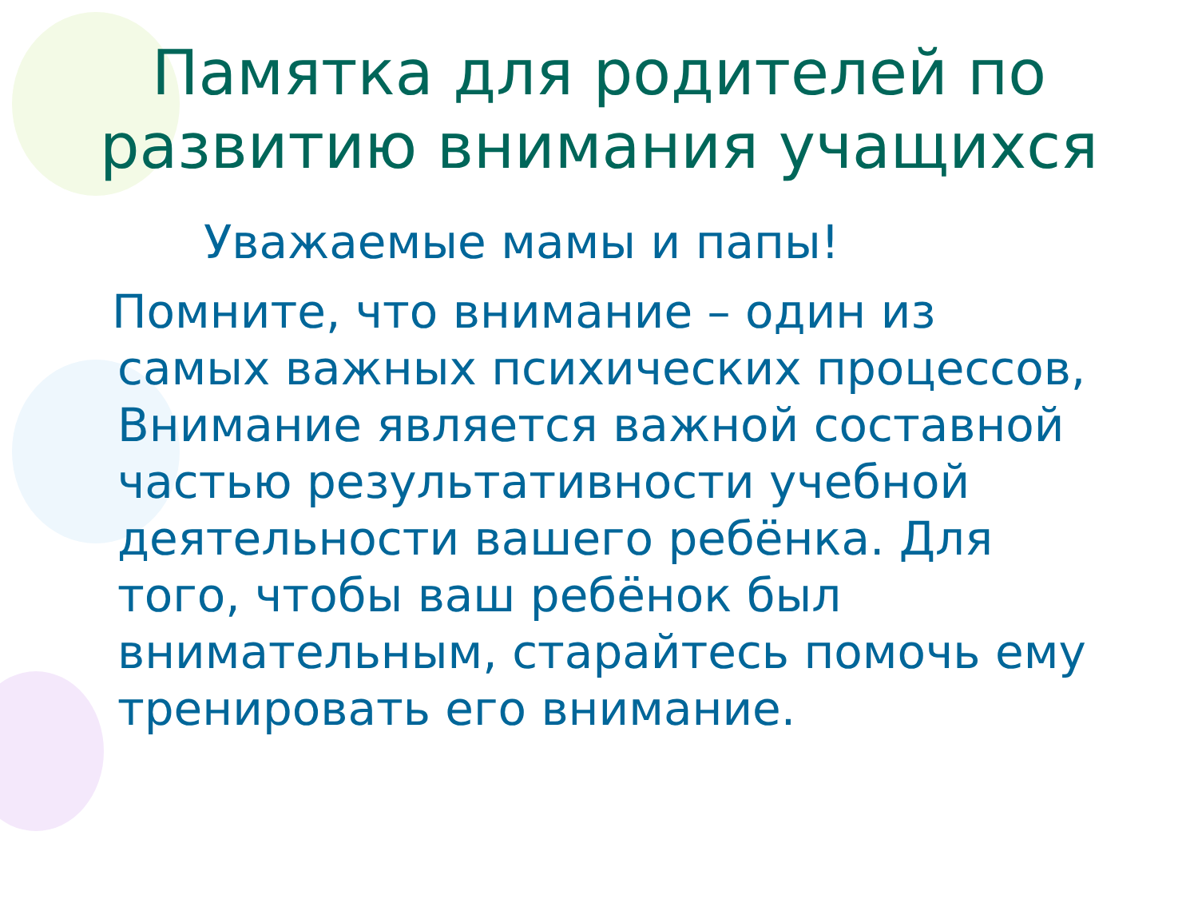Памятка для родителей по развитию внимания учащихся
Уважаемые мамы и папы!
Помните, что внимание – один из
самых важных психических процессов, Внимание является важной составной частью результативности учебной деятельности вашего ребёнка. Для того, чтобы ваш ребёнок был внимательным, старайтесь помочь ему тренировать его внимание.